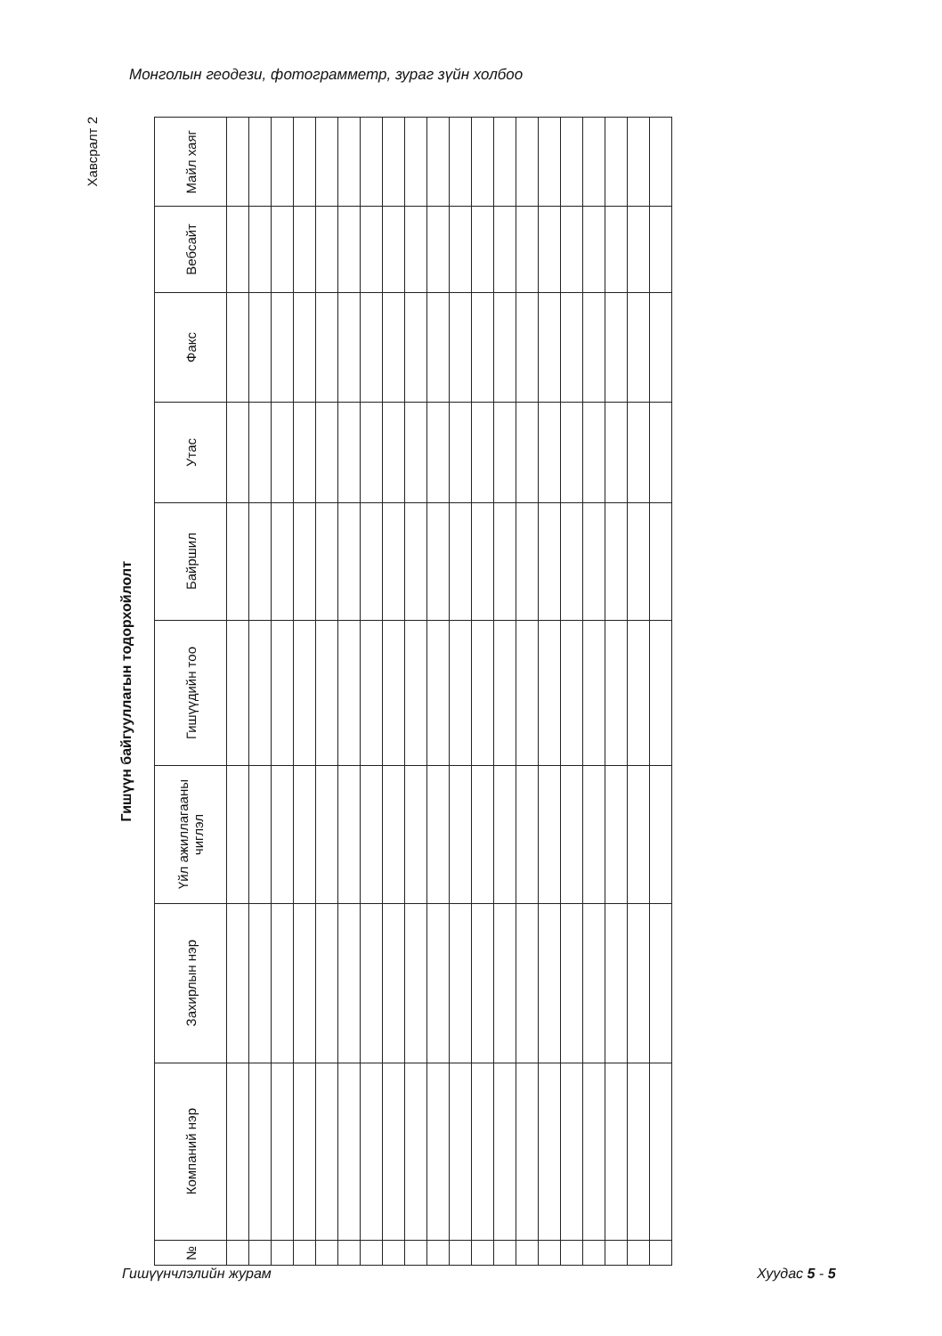Монголын геодези, фотограмметр, зураг зүйн холбоо
Хавсралт 2
Гишүүн байгууллагын тодорхойлолт
| № | Компаний нэр | Захирлын нэр | Үйл ажиллагааны чиглэл | Гишүүдийн тоо | Байршил | Утас | Факс | Вебсайт | Майл хаяг |
| --- | --- | --- | --- | --- | --- | --- | --- | --- | --- |
Гишүүнчлэлийн журам Хуудас 5 - 5